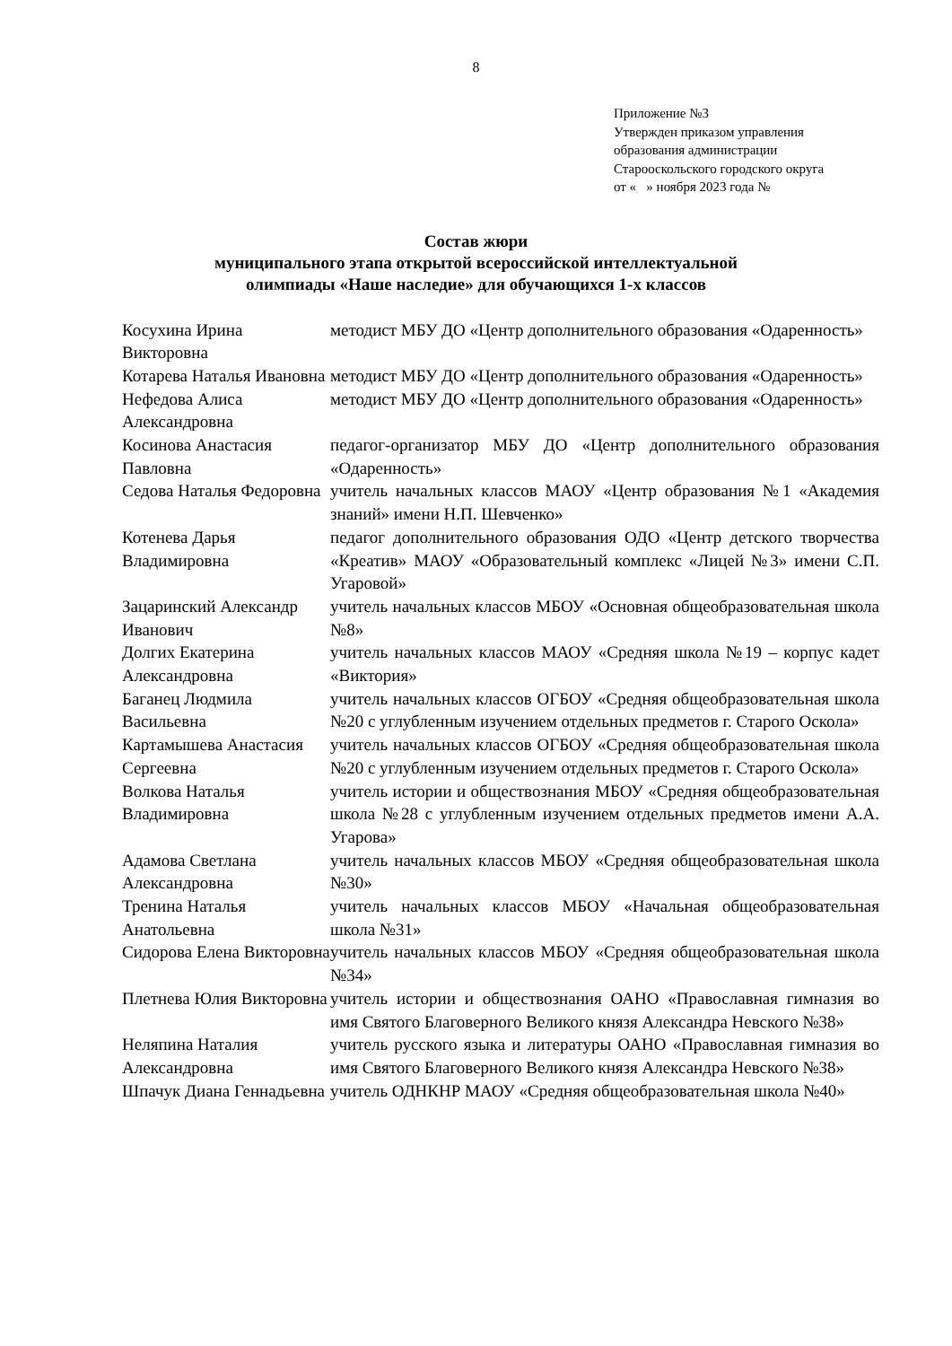8
Приложение №3
Утвержден приказом управления
образования администрации
Старооскольского городского округа
от « » ноября 2023 года №
Состав жюри
муниципального этапа открытой всероссийской интеллектуальной
олимпиады «Наше наследие» для обучающихся 1-х классов
| Косухина Ирина Викторовна | методист МБУ ДО «Центр дополнительного образования «Одаренность» |
| Котарева Наталья Ивановна | методист МБУ ДО «Центр дополнительного образования «Одаренность» |
| Нефедова Алиса Александровна | методист МБУ ДО «Центр дополнительного образования «Одаренность» |
| Косинова Анастасия Павловна | педагог-организатор МБУ ДО «Центр дополнительного образования «Одаренность» |
| Седова Наталья Федоровна | учитель начальных классов МАОУ «Центр образования №1 «Академия знаний» имени Н.П. Шевченко» |
| Котенева Дарья Владимировна | педагог дополнительного образования ОДО «Центр детского творчества «Креатив» МАОУ «Образовательный комплекс «Лицей №3» имени С.П. Угаровой» |
| Зацаринский Александр Иванович | учитель начальных классов МБОУ «Основная общеобразовательная школа №8» |
| Долгих Екатерина Александровна | учитель начальных классов МАОУ «Средняя школа №19 – корпус кадет «Виктория» |
| Баганец Людмила Васильевна | учитель начальных классов ОГБОУ «Средняя общеобразовательная школа №20 с углубленным изучением отдельных предметов г. Старого Оскола» |
| Картамышева Анастасия Сергеевна | учитель начальных классов ОГБОУ «Средняя общеобразовательная школа №20 с углубленным изучением отдельных предметов г. Старого Оскола» |
| Волкова Наталья Владимировна | учитель истории и обществознания МБОУ «Средняя общеобразовательная школа №28 с углубленным изучением отдельных предметов имени А.А. Угарова» |
| Адамова Светлана Александровна | учитель начальных классов МБОУ «Средняя общеобразовательная школа №30» |
| Тренина Наталья Анатольевна | учитель начальных классов МБОУ «Начальная общеобразовательная школа №31» |
| Сидорова Елена Викторовна | учитель начальных классов МБОУ «Средняя общеобразовательная школа №34» |
| Плетнева Юлия Викторовна | учитель истории и обществознания ОАНО «Православная гимназия во имя Святого Благоверного Великого князя Александра Невского №38» |
| Неляпина Наталия Александровна | учитель русского языка и литературы ОАНО «Православная гимназия во имя Святого Благоверного Великого князя Александра Невского №38» |
| Шпачук Диана Геннадьевна | учитель ОДНКНР МАОУ «Средняя общеобразовательная школа №40» |